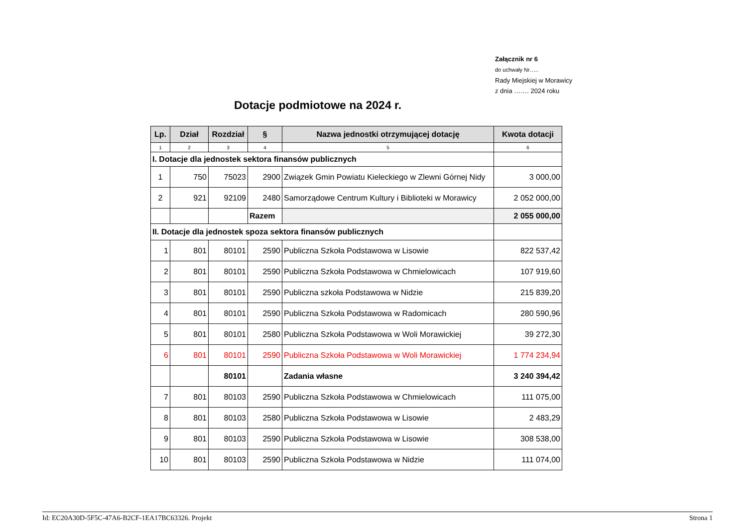Załącznik nr 6
do uchwały Nr…..
Rady Miejskiej w Morawicy
z dnia ……. 2024 roku
Dotacje podmiotowe na 2024 r.
| Lp. | Dział | Rozdział | § | Nazwa jednostki otrzymującej dotację | Kwota dotacji |
| --- | --- | --- | --- | --- | --- |
| 1 | 2 | 3 | 4 | 5 | 6 |
| I. Dotacje dla jednostek sektora finansów publicznych | | | | | |
| 1 | 750 | 75023 | 2900 | Związek Gmin Powiatu Kieleckiego w Zlewni Górnej Nidy | 3 000,00 |
| 2 | 921 | 92109 | 2480 | Samorządowe Centrum Kultury i Biblioteki w Morawicy | 2 052 000,00 |
| | | | Razem | | 2 055 000,00 |
| II. Dotacje dla jednostek spoza sektora finansów publicznych | | | | | |
| 1 | 801 | 80101 | 2590 | Publiczna Szkoła Podstawowa w Lisowie | 822 537,42 |
| 2 | 801 | 80101 | 2590 | Publiczna Szkoła Podstawowa w Chmielowicach | 107 919,60 |
| 3 | 801 | 80101 | 2590 | Publiczna szkoła Podstawowa w Nidzie | 215 839,20 |
| 4 | 801 | 80101 | 2590 | Publiczna Szkoła Podstawowa w Radomicach | 280 590,96 |
| 5 | 801 | 80101 | 2580 | Publiczna Szkoła Podstawowa w Woli Morawickiej | 39 272,30 |
| 6 | 801 | 80101 | 2590 | Publiczna Szkoła Podstawowa w Woli Morawickiej | 1 774 234,94 |
| | | 80101 | | Zadania własne | 3 240 394,42 |
| 7 | 801 | 80103 | 2590 | Publiczna Szkoła Podstawowa w Chmielowicach | 111 075,00 |
| 8 | 801 | 80103 | 2580 | Publiczna Szkoła Podstawowa w Lisowie | 2 483,29 |
| 9 | 801 | 80103 | 2590 | Publiczna Szkoła Podstawowa w Lisowie | 308 538,00 |
| 10 | 801 | 80103 | 2590 | Publiczna Szkoła Podstawowa w Nidzie | 111 074,00 |
Id: EC20A30D-5F5C-47A6-B2CF-1EA17BC63326. Projekt Strona 1